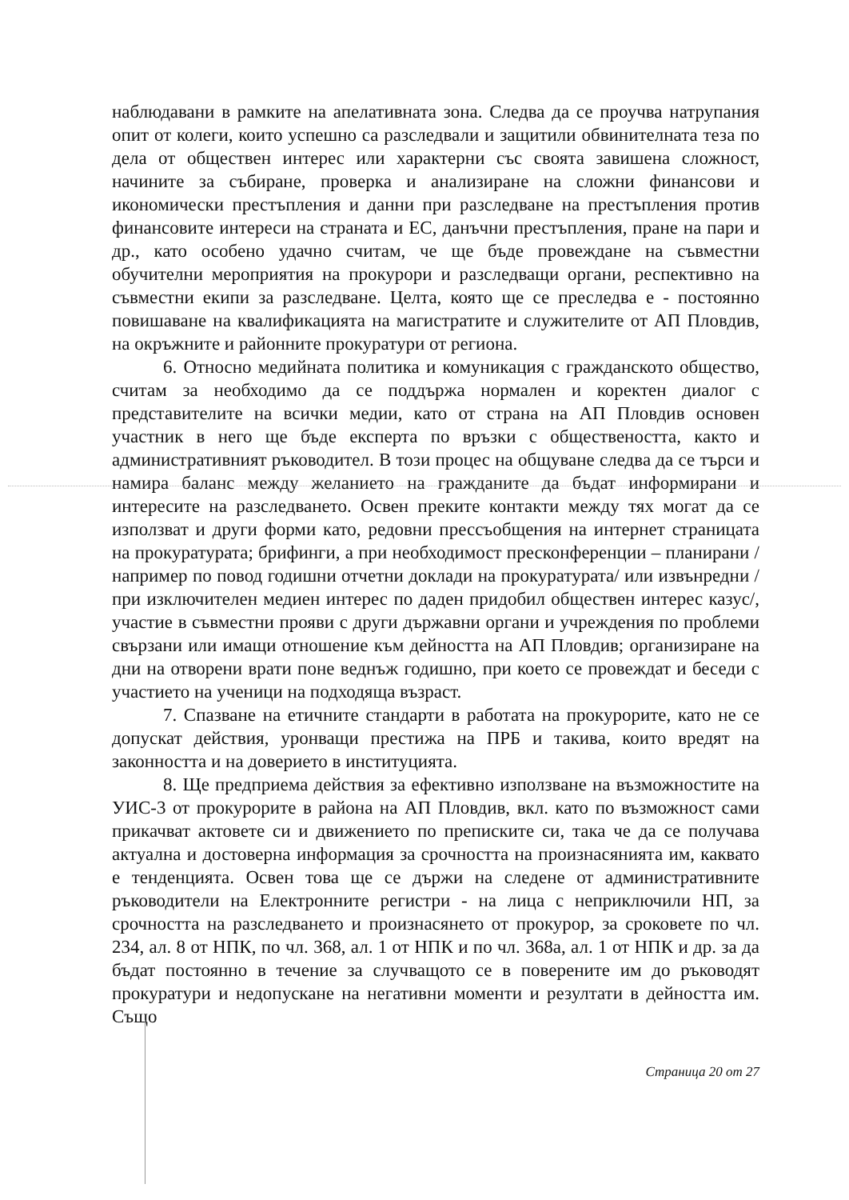наблюдавани в рамките на апелативната зона. Следва да се проучва натрупания опит от колеги, които успешно са разследвали и защитили обвинителната теза по дела от обществен интерес или характерни със своята завишена сложност, начините за събиране, проверка и анализиране на сложни финансови и икономически престъпления и данни при разследване на престъпления против финансовите интереси на страната и ЕС, данъчни престъпления, пране на пари и др., като особено удачно считам, че ще бъде провеждане на съвместни обучителни мероприятия на прокурори и разследващи органи, респективно на съвместни екипи за разследване. Целта, която ще се преследва е - постоянно повишаване на квалификацията на магистратите и служителите от АП Пловдив, на окръжните и районните прокуратури от региона.
6. Относно медийната политика и комуникация с гражданското общество, считам за необходимо да се поддържа нормален и коректен диалог с представителите на всички медии, като от страна на АП Пловдив основен участник в него ще бъде експерта по връзки с обществеността, както и административният ръководител. В този процес на общуване следва да се търси и намира баланс между желанието на гражданите да бъдат информирани и интересите на разследването. Освен преките контакти между тях могат да се използват и други форми като, редовни прессъобщения на интернет страницата на прокуратурата; брифинги, а при необходимост пресконференции – планирани /например по повод годишни отчетни доклади на прокуратурата/ или извънредни /при изключителен медиен интерес по даден придобил обществен интерес казус/, участие в съвместни прояви с други държавни органи и учреждения по проблеми свързани или имащи отношение към дейността на АП Пловдив; организиране на дни на отворени врати поне веднъж годишно, при което се провеждат и беседи с участието на ученици на подходяща възраст.
7. Спазване на етичните стандарти в работата на прокурорите, като не се допускат действия, уронващи престижа на ПРБ и такива, които вредят на законността и на доверието в институцията.
8. Ще предприема действия за ефективно използване на възможностите на УИС-3 от прокурорите в района на АП Пловдив, вкл. като по възможност сами прикачват актовете си и движението по преписките си, така че да се получава актуална и достоверна информация за срочността на произнасянията им, каквато е тенденцията. Освен това ще се държи на следене от административните ръководители на Електронните регистри - на лица с неприключили НП, за срочността на разследването и произнасянето от прокурор, за сроковете по чл. 234, ал. 8 от НПК, по чл. 368, ал. 1 от НПК и по чл. 368а, ал. 1 от НПК и др. за да бъдат постоянно в течение за случващото се в поверените им до ръководят прокуратури и недопускане на негативни моменти и резултати в дейността им. Също
Страница 20 от 27